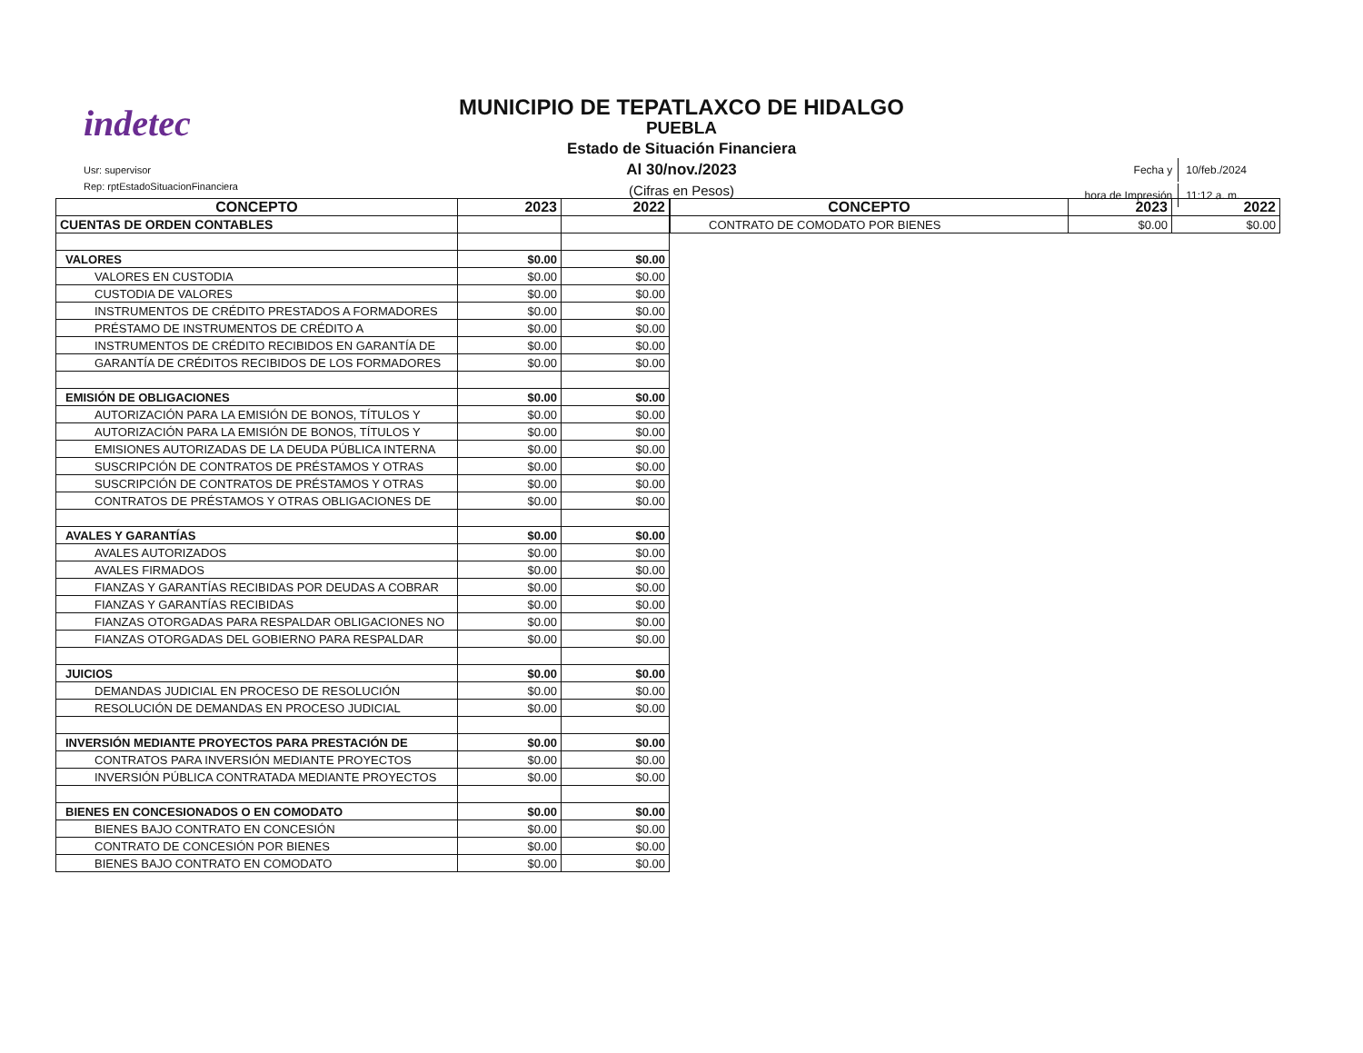indetec
Usr: supervisor
Rep: rptEstadoSituacionFinanciera
MUNICIPIO DE TEPATLAXCO DE HIDALGO
PUEBLA
Estado de Situación Financiera
Al 30/nov./2023
(Cifras en Pesos)
| Fecha y | 10/feb./2024 |
| hora de Impresión | 11:12 a. m. |
| CONCEPTO | 2023 | 2022 |
| --- | --- | --- |
| CUENTAS DE ORDEN CONTABLES | | |
| VALORES | $0.00 | $0.00 |
| VALORES EN CUSTODIA | $0.00 | $0.00 |
| CUSTODIA DE VALORES | $0.00 | $0.00 |
| INSTRUMENTOS DE CRÉDITO PRESTADOS A FORMADORES | $0.00 | $0.00 |
| PRÉSTAMO DE INSTRUMENTOS DE CRÉDITO A | $0.00 | $0.00 |
| INSTRUMENTOS DE CRÉDITO RECIBIDOS EN GARANTÍA DE | $0.00 | $0.00 |
| GARANTÍA DE CRÉDITOS RECIBIDOS DE LOS FORMADORES | $0.00 | $0.00 |
| EMISIÓN DE OBLIGACIONES | $0.00 | $0.00 |
| AUTORIZACIÓN PARA LA EMISIÓN DE BONOS, TÍTULOS Y | $0.00 | $0.00 |
| AUTORIZACIÓN PARA LA EMISIÓN DE BONOS, TÍTULOS Y | $0.00 | $0.00 |
| EMISIONES AUTORIZADAS DE LA DEUDA PÚBLICA INTERNA | $0.00 | $0.00 |
| SUSCRIPCIÓN DE CONTRATOS DE PRÉSTAMOS Y OTRAS | $0.00 | $0.00 |
| SUSCRIPCIÓN DE CONTRATOS DE PRÉSTAMOS Y OTRAS | $0.00 | $0.00 |
| CONTRATOS DE PRÉSTAMOS Y OTRAS OBLIGACIONES DE | $0.00 | $0.00 |
| AVALES Y GARANTÍAS | $0.00 | $0.00 |
| AVALES AUTORIZADOS | $0.00 | $0.00 |
| AVALES FIRMADOS | $0.00 | $0.00 |
| FIANZAS Y GARANTÍAS RECIBIDAS POR DEUDAS A COBRAR | $0.00 | $0.00 |
| FIANZAS Y GARANTÍAS RECIBIDAS | $0.00 | $0.00 |
| FIANZAS OTORGADAS PARA RESPALDAR OBLIGACIONES NO | $0.00 | $0.00 |
| FIANZAS OTORGADAS DEL GOBIERNO PARA RESPALDAR | $0.00 | $0.00 |
| JUICIOS | $0.00 | $0.00 |
| DEMANDAS JUDICIAL EN PROCESO DE RESOLUCIÓN | $0.00 | $0.00 |
| RESOLUCIÓN DE DEMANDAS EN PROCESO JUDICIAL | $0.00 | $0.00 |
| INVERSIÓN MEDIANTE PROYECTOS PARA PRESTACIÓN DE | $0.00 | $0.00 |
| CONTRATOS PARA INVERSIÓN MEDIANTE PROYECTOS | $0.00 | $0.00 |
| INVERSIÓN PÚBLICA CONTRATADA MEDIANTE PROYECTOS | $0.00 | $0.00 |
| BIENES EN CONCESIONADOS O EN COMODATO | $0.00 | $0.00 |
| BIENES BAJO CONTRATO EN CONCESIÓN | $0.00 | $0.00 |
| CONTRATO DE CONCESIÓN POR BIENES | $0.00 | $0.00 |
| BIENES BAJO CONTRATO EN COMODATO | $0.00 | $0.00 |
| CONCEPTO | 2023 | 2022 |
| --- | --- | --- |
| CONTRATO DE COMODATO POR BIENES | $0.00 | $0.00 |